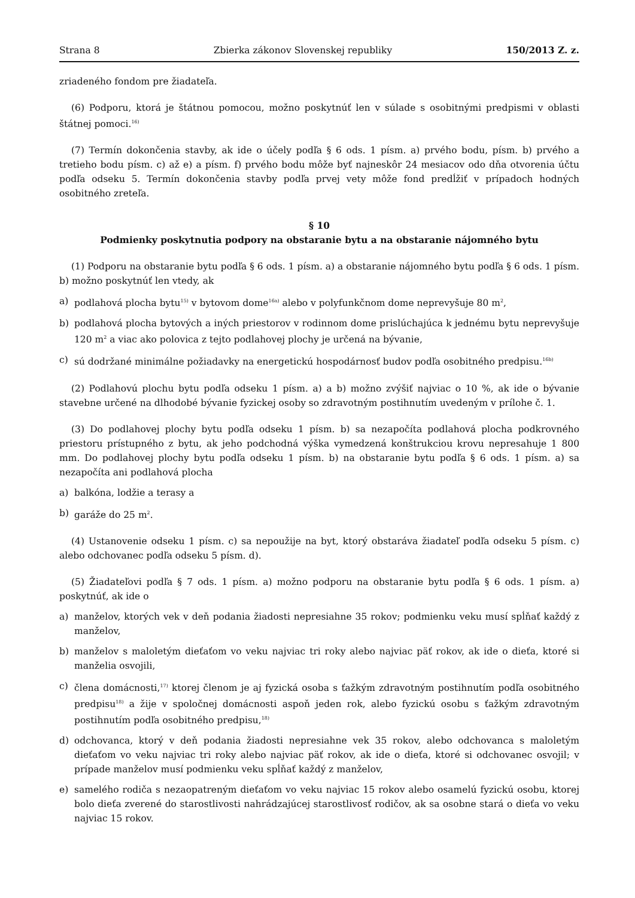Strana 8 Zbierka zákonov Slovenskej republiky 150/2013 Z. z.
zriadeného fondom pre žiadateľa.
(6) Podporu, ktorá je štátnou pomocou, možno poskytnúť len v súlade s osobitnými predpismi v oblasti štátnej pomoci.<sup>16)</sup>
(7) Termín dokončenia stavby, ak ide o účely podľa § 6 ods. 1 písm. a) prvého bodu, písm. b) prvého a tretieho bodu písm. c) až e) a písm. f) prvého bodu môže byť najneskôr 24 mesiacov odo dňa otvorenia účtu podľa odseku 5. Termín dokončenia stavby podľa prvej vety môže fond predĺžiť v prípadoch hodných osobitného zreteľa.
§ 10
Podmienky poskytnutia podpory na obstaranie bytu a na obstaranie nájomného bytu
(1) Podporu na obstaranie bytu podľa § 6 ods. 1 písm. a) a obstaranie nájomného bytu podľa § 6 ods. 1 písm. b) možno poskytnúť len vtedy, ak
a) podlahová plocha bytu<sup>15)</sup> v bytovom dome<sup>16a)</sup> alebo v polyfunkčnom dome neprevyšuje 80 m<sup>2</sup>,
b) podlahová plocha bytových a iných priestorov v rodinnom dome prislúchajúca k jednému bytu neprevyšuje 120 m<sup>2</sup> a viac ako polovica z tejto podlahovej plochy je určená na bývanie,
c) sú dodržané minimálne požiadavky na energetickú hospodárnosť budov podľa osobitného predpisu.<sup>16b)</sup>
(2) Podlahovú plochu bytu podľa odseku 1 písm. a) a b) možno zvýšiť najviac o 10 %, ak ide o bývanie stavebne určené na dlhodobé bývanie fyzickej osoby so zdravotným postihnutím uvedeným v prílohe č. 1.
(3) Do podlahovej plochy bytu podľa odseku 1 písm. b) sa nezapočíta podlahová plocha podkrovného priestoru prístupného z bytu, ak jeho podchodná výška vymedzená konštrukciou krovu nepresahuje 1 800 mm. Do podlahovej plochy bytu podľa odseku 1 písm. b) na obstaranie bytu podľa § 6 ods. 1 písm. a) sa nezapočíta ani podlahová plocha
a) balkóna, lodžie a terasy a
b) garáže do 25 m<sup>2</sup>.
(4) Ustanovenie odseku 1 písm. c) sa nepoužije na byt, ktorý obstaráva žiadateľ podľa odseku 5 písm. c) alebo odchovanec podľa odseku 5 písm. d).
(5) Žiadateľovi podľa § 7 ods. 1 písm. a) možno podporu na obstaranie bytu podľa § 6 ods. 1 písm. a) poskytnúť, ak ide o
a) manželov, ktorých vek v deň podania žiadosti nepresiahne 35 rokov; podmienku veku musí spĺňať každý z manželov,
b) manželov s maloletým dieťaťom vo veku najviac tri roky alebo najviac päť rokov, ak ide o dieťa, ktoré si manželia osvojili,
c) člena domácnosti,<sup>17)</sup> ktorej členom je aj fyzická osoba s ťažkým zdravotným postihnutím podľa osobitného predpisu<sup>18)</sup> a žije v spoločnej domácnosti aspoň jeden rok, alebo fyzickú osobu s ťažkým zdravotným postihnutím podľa osobitného predpisu,<sup>18)</sup>
d) odchovanca, ktorý v deň podania žiadosti nepresiahne vek 35 rokov, alebo odchovanca s maloletým dieťaťom vo veku najviac tri roky alebo najviac päť rokov, ak ide o dieťa, ktoré si odchovanec osvojil; v prípade manželov musí podmienku veku spĺňať každý z manželov,
e) samelého rodiča s nezaopatreným dieťaťom vo veku najviac 15 rokov alebo osamelú fyzickú osobu, ktorej bolo dieťa zverené do starostlivosti nahrádzajúcej starostlivosť rodičov, ak sa osobne stará o dieťa vo veku najviac 15 rokov.